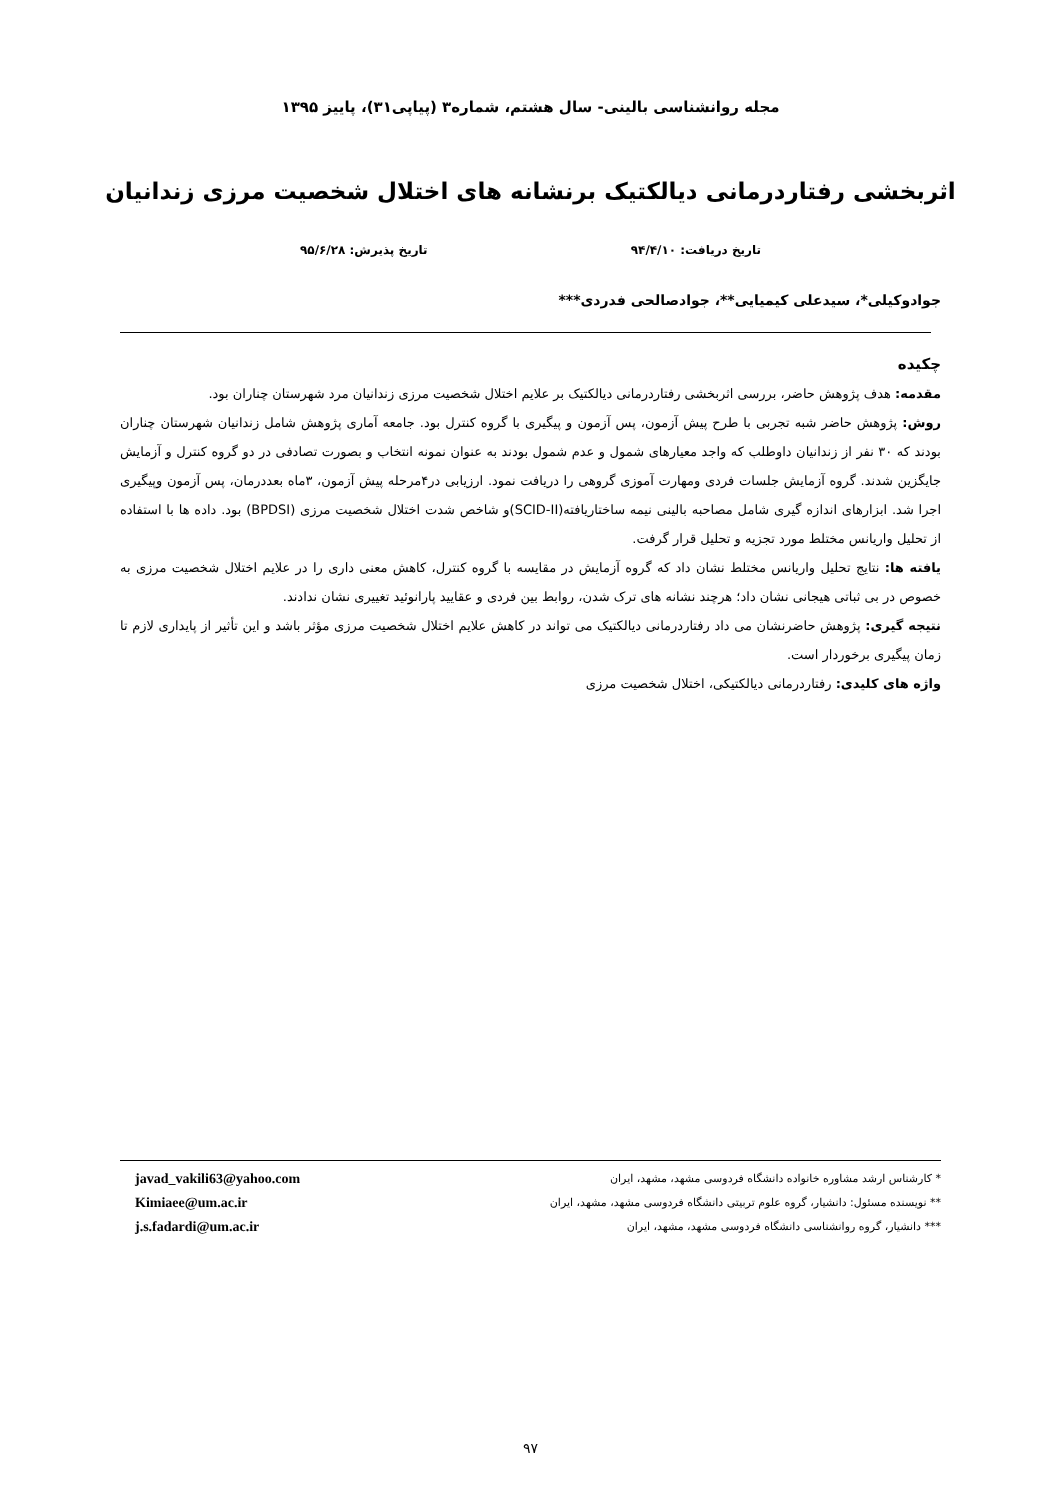مجله روانشناسی بالینی- سال هشتم، شماره۳ (پیاپی۳۱)، پاییز ۱۳۹۵
اثربخشی رفتاردرمانی دیالکتیک برنشانه های اختلال شخصیت مرزی زندانیان
تاریخ دریافت: ۹۴/۴/۱۰ تاریخ پذیرش: ۹۵/۶/۲۸
جوادوکیلی*، سیدعلی کیمیایی**، جوادصالحی فدردی***
چکیده
مقدمه: هدف پژوهش حاضر، بررسی اثربخشی رفتاردرمانی دیالکتیک بر علایم اختلال شخصیت مرزی زندانیان مرد شهرستان چناران بود.
روش: پژوهش حاضر شبه تجربی با طرح پیش آزمون، پس آزمون و پیگیری با گروه کنترل بود. جامعه آماری پژوهش شامل زندانیان شهرستان چناران بودند که ۳۰ نفر از زندانیان داوطلب که واجد معیارهای شمول و عدم شمول بودند به عنوان نمونه انتخاب و بصورت تصادفی در دو گروه کنترل و آزمایش جایگزین شدند. گروه آزمایش جلسات فردی ومهارت آموزی گروهی را دریافت نمود. ارزیابی در۴مرحله پیش آزمون، ۳ماه بعددرمان، پس آزمون وپیگیری اجرا شد. ابزارهای اندازه گیری شامل مصاحبه بالینی نیمه ساختاریافته(SCID-II)و شاخص شدت اختلال شخصیت مرزی (BPDSI) بود. داده ها با استفاده از تحلیل واریانس مختلط مورد تجزیه و تحلیل قرار گرفت.
یافته ها: نتایج تحلیل واریانس مختلط نشان داد که گروه آزمایش در مقایسه با گروه کنترل، کاهش معنی داری را در علایم اختلال شخصیت مرزی به خصوص در بی ثباتی هیجانی نشان داد؛ هرچند نشانه های ترک شدن، روابط بین فردی و عقایید پارانوئید تغییری نشان ندادند.
نتیجه گیری: پژوهش حاضرنشان می داد رفتاردرمانی دیالکتیک می تواند در کاهش علایم اختلال شخصیت مرزی مؤثر باشد و این تأثیر از پایداری لازم تا زمان پیگیری برخوردار است.
واژه های کلیدی: رفتاردرمانی دیالکتیکی، اختلال شخصیت مرزی
* کارشناس ارشد مشاوره خانواده دانشگاه فردوسی مشهد، مشهد، ایران
** نویسنده مسئول: دانشیار، گروه علوم تربیتی دانشگاه فردوسی مشهد، مشهد، ایران
*** دانشیار، گروه روانشناسی دانشگاه فردوسی مشهد، مشهد، ایران
javad_vakili63@yahoo.com
Kimiaee@um.ac.ir
j.s.fadardi@um.ac.ir
۹۷